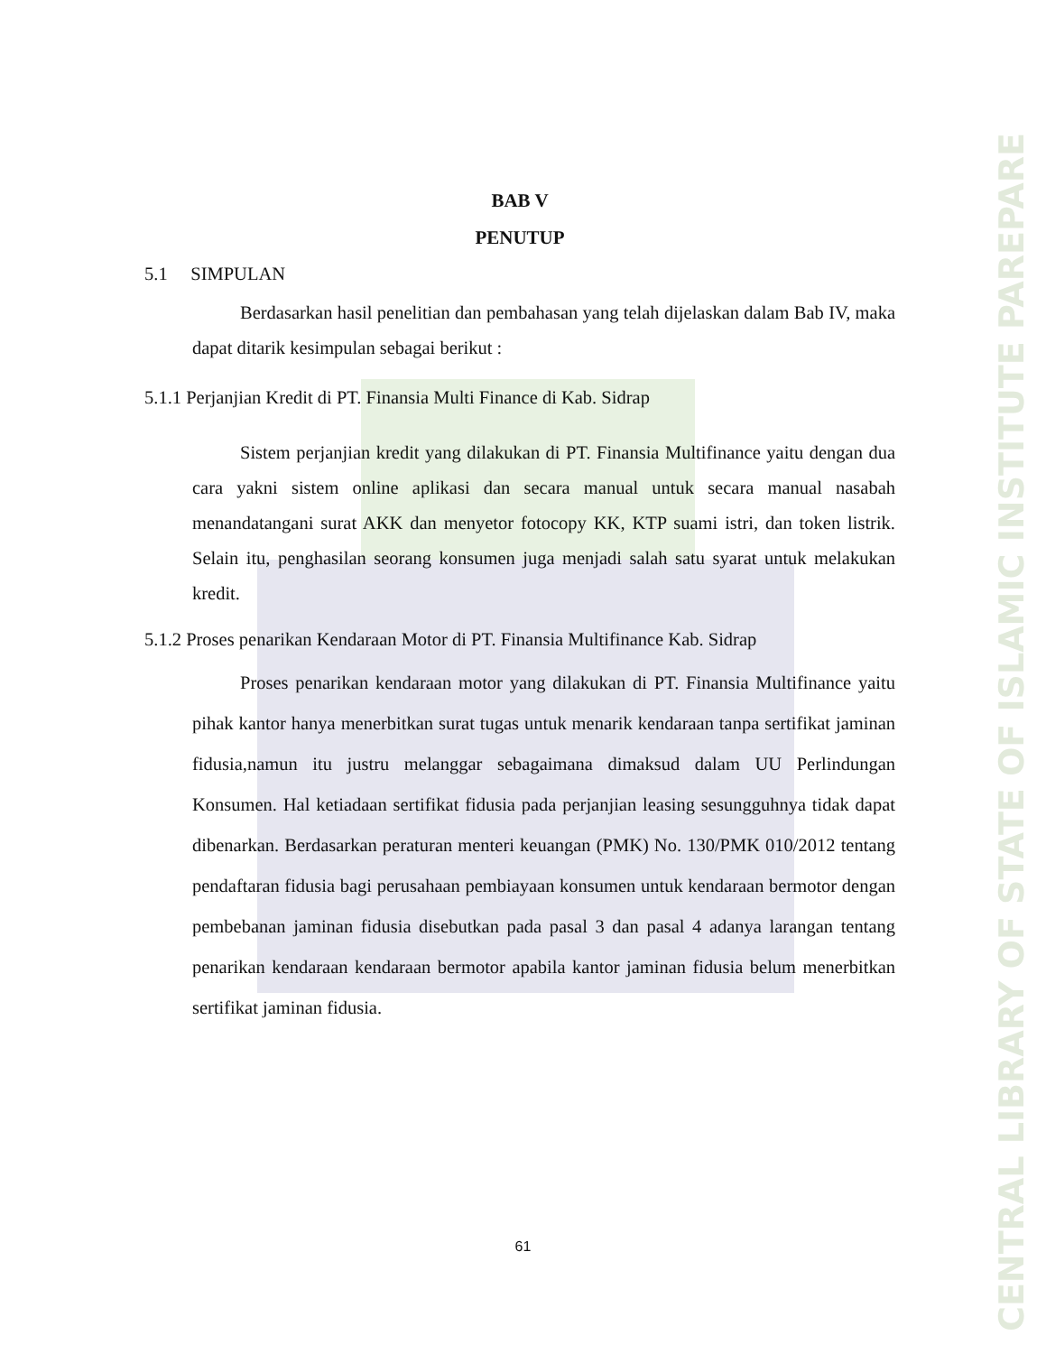BAB V
PENUTUP
5.1 SIMPULAN
Berdasarkan hasil penelitian dan pembahasan yang telah dijelaskan dalam Bab IV, maka dapat ditarik kesimpulan sebagai berikut :
5.1.1 Perjanjian Kredit di PT. Finansia Multi Finance di Kab. Sidrap
Sistem perjanjian kredit yang dilakukan di PT. Finansia Multifinance yaitu dengan dua cara yakni sistem online aplikasi dan secara manual untuk secara manual nasabah menandatangani surat AKK dan menyetor fotocopy KK, KTP suami istri, dan token listrik. Selain itu, penghasilan seorang konsumen juga menjadi salah satu syarat untuk melakukan kredit.
5.1.2 Proses penarikan Kendaraan Motor di PT. Finansia Multifinance Kab. Sidrap
Proses penarikan kendaraan motor yang dilakukan di PT. Finansia Multifinance yaitu pihak kantor hanya menerbitkan surat tugas untuk menarik kendaraan tanpa sertifikat jaminan fidusia,namun itu justru melanggar sebagaimana dimaksud dalam UU Perlindungan Konsumen. Hal ketiadaan sertifikat fidusia pada perjanjian leasing sesungguhnya tidak dapat dibenarkan. Berdasarkan peraturan menteri keuangan (PMK) No. 130/PMK 010/2012 tentang pendaftaran fidusia bagi perusahaan pembiayaan konsumen untuk kendaraan bermotor dengan pembebanan jaminan fidusia disebutkan pada pasal 3 dan pasal 4 adanya larangan tentang penarikan kendaraan kendaraan bermotor apabila kantor jaminan fidusia belum menerbitkan sertifikat jaminan fidusia.
61
CENTRAL LIBRARY OF STATE OF ISLAMIC INSTITUTE PAREPARE